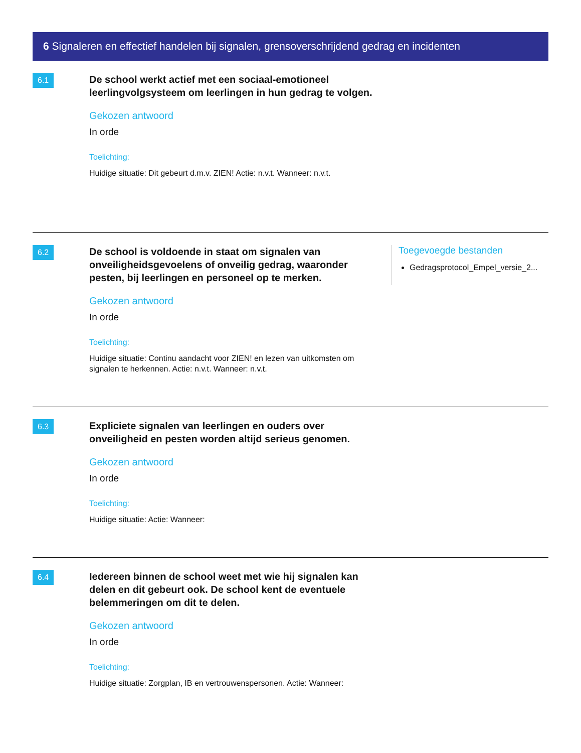6 Signaleren en effectief handelen bij signalen, grensoverschrijdend gedrag en incidenten
6.1
De school werkt actief met een sociaal-emotioneel leerlingvolgsysteem om leerlingen in hun gedrag te volgen.
Gekozen antwoord
In orde
Toelichting:
Huidige situatie: Dit gebeurt d.m.v. ZIEN! Actie: n.v.t. Wanneer: n.v.t.
6.2
De school is voldoende in staat om signalen van onveiligheidsgevoelens of onveilig gedrag, waaronder pesten, bij leerlingen en personeel op te merken.
Gekozen antwoord
In orde
Toelichting:
Huidige situatie: Continu aandacht voor ZIEN! en lezen van uitkomsten om signalen te herkennen. Actie: n.v.t. Wanneer: n.v.t.
Toegevoegde bestanden
Gedragsprotocol_Empel_versie_2...
6.3
Expliciete signalen van leerlingen en ouders over onveiligheid en pesten worden altijd serieus genomen.
Gekozen antwoord
In orde
Toelichting:
Huidige situatie: Actie: Wanneer:
6.4
Iedereen binnen de school weet met wie hij signalen kan delen en dit gebeurt ook. De school kent de eventuele belemmeringen om dit te delen.
Gekozen antwoord
In orde
Toelichting:
Huidige situatie: Zorgplan, IB en vertrouwenspersonen. Actie: Wanneer: